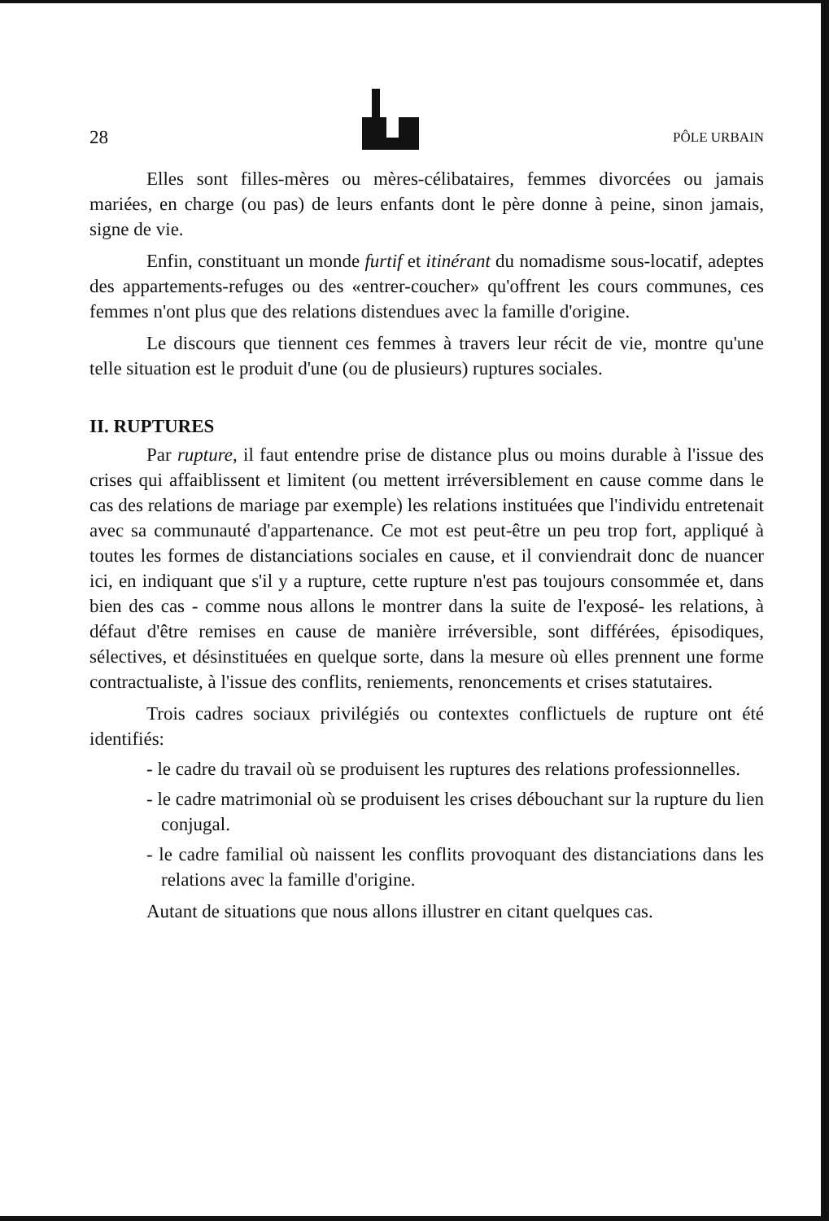28
PÔLE URBAIN
Elles sont filles-mères ou mères-célibataires, femmes divorcées ou jamais mariées, en charge (ou pas) de leurs enfants dont le père donne à peine, sinon jamais, signe de vie.
Enfin, constituant un monde furtif et itinérant du nomadisme sous-locatif, adeptes des appartements-refuges ou des «entrer-coucher» qu'offrent les cours communes, ces femmes n'ont plus que des relations distendues avec la famille d'origine.
Le discours que tiennent ces femmes à travers leur récit de vie, montre qu'une telle situation est le produit d'une (ou de plusieurs) ruptures sociales.
II. RUPTURES
Par rupture, il faut entendre prise de distance plus ou moins durable à l'issue des crises qui affaiblissent et limitent (ou mettent irréversiblement en cause comme dans le cas des relations de mariage par exemple) les relations instituées que l'individu entretenait avec sa communauté d'appartenance. Ce mot est peut-être un peu trop fort, appliqué à toutes les formes de distanciations sociales en cause, et il conviendrait donc de nuancer ici, en indiquant que s'il y a rupture, cette rupture n'est pas toujours consommée et, dans bien des cas - comme nous allons le montrer dans la suite de l'exposé- les relations, à défaut d'être remises en cause de manière irréversible, sont différées, épisodiques, sélectives, et désinstituées en quelque sorte, dans la mesure où elles prennent une forme contractualiste, à l'issue des conflits, reniements, renoncements et crises statutaires.
Trois cadres sociaux privilégiés ou contextes conflictuels de rupture ont été identifiés:
- le cadre du travail où se produisent les ruptures des relations professionnelles.
- le cadre matrimonial où se produisent les crises débouchant sur la rupture du lien conjugal.
- le cadre familial où naissent les conflits provoquant des distanciations dans les relations avec la famille d'origine.
Autant de situations que nous allons illustrer en citant quelques cas.